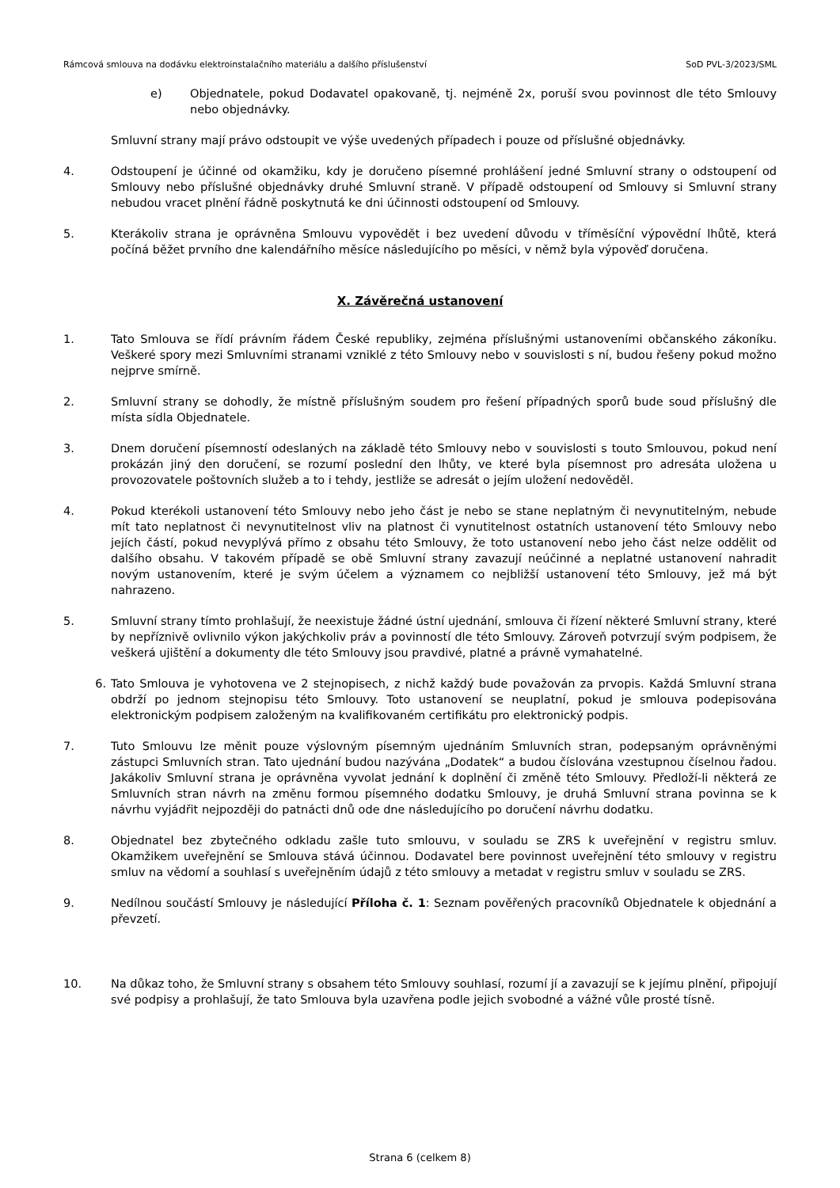Rámcová smlouva na dodávku elektroinstalačního materiálu a dalšího příslušenství SoD PVL-3/2023/SML
e) Objednatele, pokud Dodavatel opakovaně, tj. nejméně 2x, poruší svou povinnost dle této Smlouvy nebo objednávky.
Smluvní strany mají právo odstoupit ve výše uvedených případech i pouze od příslušné objednávky.
4. Odstoupení je účinné od okamžiku, kdy je doručeno písemné prohlášení jedné Smluvní strany o odstoupení od Smlouvy nebo příslušné objednávky druhé Smluvní straně. V případě odstoupení od Smlouvy si Smluvní strany nebudou vracet plnění řádně poskytnutá ke dni účinnosti odstoupení od Smlouvy.
5. Kterákoliv strana je oprávněna Smlouvu vypovědět i bez uvedení důvodu v tříměsíční výpovědní lhůtě, která počíná běžet prvního dne kalendářního měsíce následujícího po měsíci, v němž byla výpověď doručena.
X. Závěrečná ustanovení
1. Tato Smlouva se řídí právním řádem České republiky, zejména příslušnými ustanoveními občanského zákoníku. Veškeré spory mezi Smluvními stranami vzniklé z této Smlouvy nebo v souvislosti s ní, budou řešeny pokud možno nejprve smírně.
2. Smluvní strany se dohodly, že místně příslušným soudem pro řešení případných sporů bude soud příslušný dle místa sídla Objednatele.
3. Dnem doručení písemností odeslaných na základě této Smlouvy nebo v souvislosti s touto Smlouvou, pokud není prokázán jiný den doručení, se rozumí poslední den lhůty, ve které byla písemnost pro adresáta uložena u provozovatele poštovních služeb a to i tehdy, jestliže se adresát o jejím uložení nedověděl.
4. Pokud kterékoli ustanovení této Smlouvy nebo jeho část je nebo se stane neplatným či nevynutitelným, nebude mít tato neplatnost či nevynutitelnost vliv na platnost či vynutitelnost ostatních ustanovení této Smlouvy nebo jejích částí, pokud nevyplývá přímo z obsahu této Smlouvy, že toto ustanovení nebo jeho část nelze oddělit od dalšího obsahu. V takovém případě se obě Smluvní strany zavazují neúčinné a neplatné ustanovení nahradit novým ustanovením, které je svým účelem a významem co nejbližší ustanovení této Smlouvy, jež má být nahrazeno.
5. Smluvní strany tímto prohlašují, že neexistuje žádné ústní ujednání, smlouva či řízení některé Smluvní strany, které by nepříznivě ovlivnilo výkon jakýchkoliv práv a povinností dle této Smlouvy. Zároveň potvrzují svým podpisem, že veškerá ujištění a dokumenty dle této Smlouvy jsou pravdivé, platné a právně vymahatelné.
6. Tato Smlouva je vyhotovena ve 2 stejnopisech, z nichž každý bude považován za prvopis. Každá Smluvní strana obdrží po jednom stejnopisu této Smlouvy. Toto ustanovení se neuplatní, pokud je smlouva podepisována elektronickým podpisem založeným na kvalifikovaném certifikátu pro elektronický podpis.
7. Tuto Smlouvu lze měnit pouze výslovným písemným ujednáním Smluvních stran, podepsaným oprávněnými zástupci Smluvních stran. Tato ujednání budou nazývána „Dodatek“ a budou číslována vzestupnou číselnou řadou. Jakákoliv Smluvní strana je oprávněna vyvolat jednání k doplnění či změně této Smlouvy. Předloží-li některá ze Smluvních stran návrh na změnu formou písemného dodatku Smlouvy, je druhá Smluvní strana povinna se k návrhu vyjádřit nejpozději do patnácti dnů ode dne následujícího po doručení návrhu dodatku.
8. Objednatel bez zbytečného odkladu zašle tuto smlouvu, v souladu se ZRS k uveřejnění v registru smluv. Okamžikem uveřejnění se Smlouva stává účinnou. Dodavatel bere povinnost uveřejnění této smlouvy v registru smluv na vědomí a souhlasí s uveřejněním údajů z této smlouvy a metadat v registru smluv v souladu se ZRS.
9. Nedílnou součástí Smlouvy je následující Příloha č. 1: Seznam pověřených pracovníků Objednatele k objednání a převzetí.
10. Na důkaz toho, že Smluvní strany s obsahem této Smlouvy souhlasí, rozumí jí a zavazují se k jejímu plnění, připojují své podpisy a prohlašují, že tato Smlouva byla uzavřena podle jejich svobodné a vážné vůle prosté tísně.
Strana 6 (celkem 8)